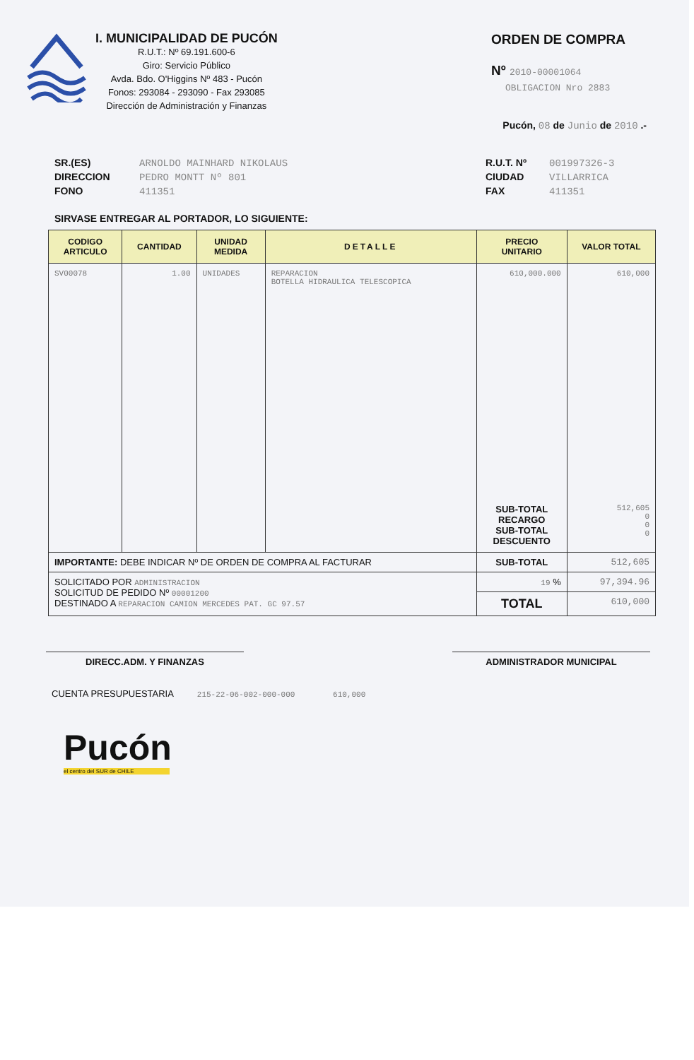I. MUNICIPALIDAD DE PUCÓN
R.U.T.: Nº 69.191.600-6
Giro: Servicio Público
Avda. Bdo. O'Higgins Nº 483 - Pucón
Fonos: 293084 - 293090 - Fax 293085
Dirección de Administración y Finanzas
ORDEN DE COMPRA
Nº 2010-00001064
OBLIGACION Nro 2883
Pucón, 08 de Junio de 2010 .-
SR.(ES) ARNOLDO MAINHARD NIKOLAUS
DIRECCION PEDRO MONTT Nº 801
FONO 411351
R.U.T. Nº 001997326-3
CIUDAD VILLARRICA
FAX 411351
SIRVASE ENTREGAR AL PORTADOR, LO SIGUIENTE:
| CODIGO ARTICULO | CANTIDAD | UNIDAD MEDIDA | DETALLE | PRECIO UNITARIO | VALOR TOTAL |
| --- | --- | --- | --- | --- | --- |
| SV00078 | 1.00 | UNIDADES | REPARACION BOTELLA HIDRAULICA TELESCOPICA | 610,000.000 SUB-TOTAL RECARGO SUB-TOTAL DESCUENTO | 610,000 512,605 0 0 0 |
| IMPORTANTE: DEBE INDICAR Nº DE ORDEN DE COMPRA AL FACTURAR | | | | SUB-TOTAL | 512,605 |
| SOLICITADO POR ADMINISTRACION SOLICITUD DE PEDIDO Nº 00001200 DESTINADO A REPARACION CAMION MERCEDES PAT. GC 97.57 | | | | 19 % | 97,394.96 |
| | | | | TOTAL | 610,000 |
DIRECC.ADM. Y FINANZAS ADMINISTRADOR MUNICIPAL
CUENTA PRESUPUESTARIA 215-22-06-002-000-000 610,000
Pucón
el centro del SUR de CHILE